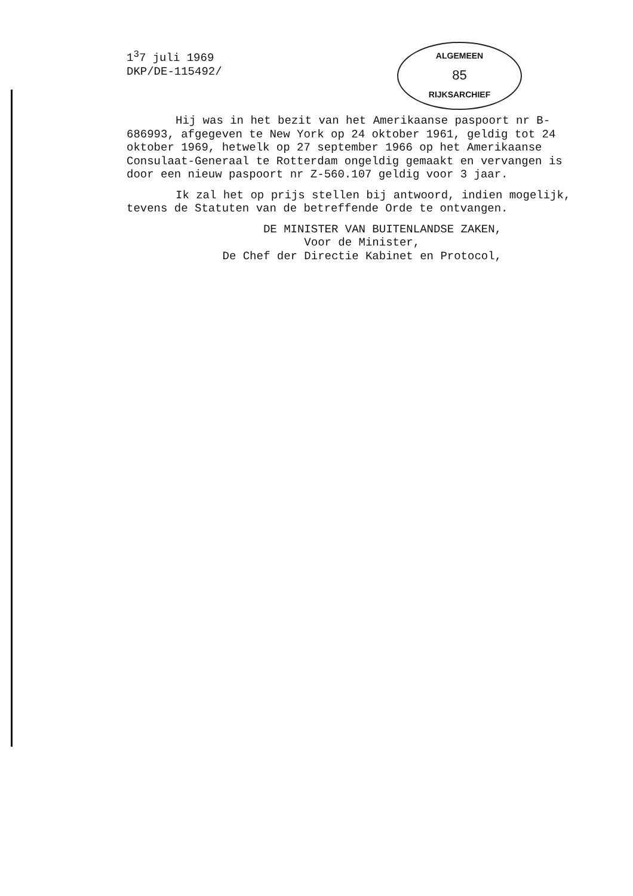1<sup>3</sup>7 juli 1969
DKP/DE-115492/
ALGEMEEN
85
RIJKSARCHIEF
Hij was in het bezit van het Amerikaanse paspoort nr B-686993, afgegeven te New York op 24 oktober 1961, geldig tot 24 oktober 1969, hetwelk op 27 september 1966 op het Amerikaanse Consulaat-Generaal te Rotterdam ongeldig gemaakt en vervangen is door een nieuw paspoort nr Z-560.107 geldig voor 3 jaar.
Ik zal het op prijs stellen bij antwoord, indien mogelijk, tevens de Statuten van de betreffende Orde te ontvangen.
DE MINISTER VAN BUITENLANDSE ZAKEN,
Voor de Minister,
De Chef der Directie Kabinet en Protocol,